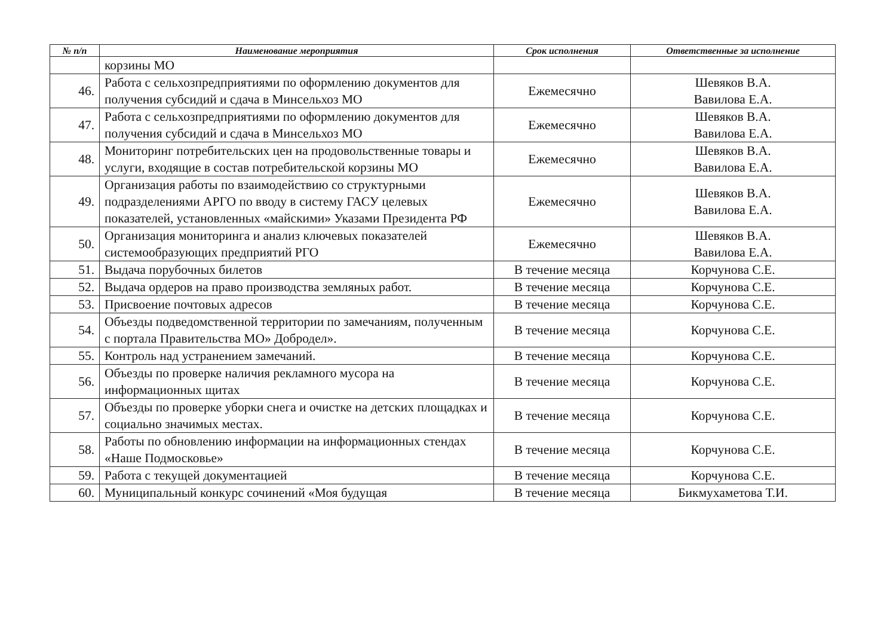| № п/п | Наименование мероприятия | Срок исполнения | Ответственные за исполнение |
| --- | --- | --- | --- |
| | корзины МО | | |
| 46. | Работа с сельхозпредприятиями по оформлению документов для получения субсидий и сдача в Минсельхоз МО | Ежемесячно | Шевяков В.А. Вавилова Е.А. |
| 47. | Работа с сельхозпредприятиями по оформлению документов для получения субсидий и сдача в Минсельхоз МО | Ежемесячно | Шевяков В.А. Вавилова Е.А. |
| 48. | Мониторинг потребительских цен на продовольственные товары и услуги, входящие в состав потребительской корзины МО | Ежемесячно | Шевяков В.А. Вавилова Е.А. |
| 49. | Организация работы по взаимодействию со структурными подразделениями АРГО по вводу в систему ГАСУ целевых показателей, установленных «майскими» Указами Президента РФ | Ежемесячно | Шевяков В.А. Вавилова Е.А. |
| 50. | Организация мониторинга и анализ ключевых показателей системообразующих предприятий РГО | Ежемесячно | Шевяков В.А. Вавилова Е.А. |
| 51. | Выдача порубочных билетов | В течение месяца | Корчунова С.Е. |
| 52. | Выдача ордеров на право производства земляных работ. | В течение месяца | Корчунова С.Е. |
| 53. | Присвоение почтовых адресов | В течение месяца | Корчунова С.Е. |
| 54. | Объезды подведомственной территории по замечаниям, полученным с портала Правительства МО» Добродел». | В течение месяца | Корчунова С.Е. |
| 55. | Контроль над устранением замечаний. | В течение месяца | Корчунова С.Е. |
| 56. | Объезды по проверке наличия рекламного мусора на информационных щитах | В течение месяца | Корчунова С.Е. |
| 57. | Объезды по проверке уборки снега и очистке на детских площадках и социально значимых местах. | В течение месяца | Корчунова С.Е. |
| 58. | Работы по обновлению информации на информационных стендах «Наше Подмосковье» | В течение месяца | Корчунова С.Е. |
| 59. | Работа с текущей документацией | В течение месяца | Корчунова С.Е. |
| 60. | Муниципальный конкурс сочинений «Моя будущая | В течение месяца | Бикмухаметова Т.И. |